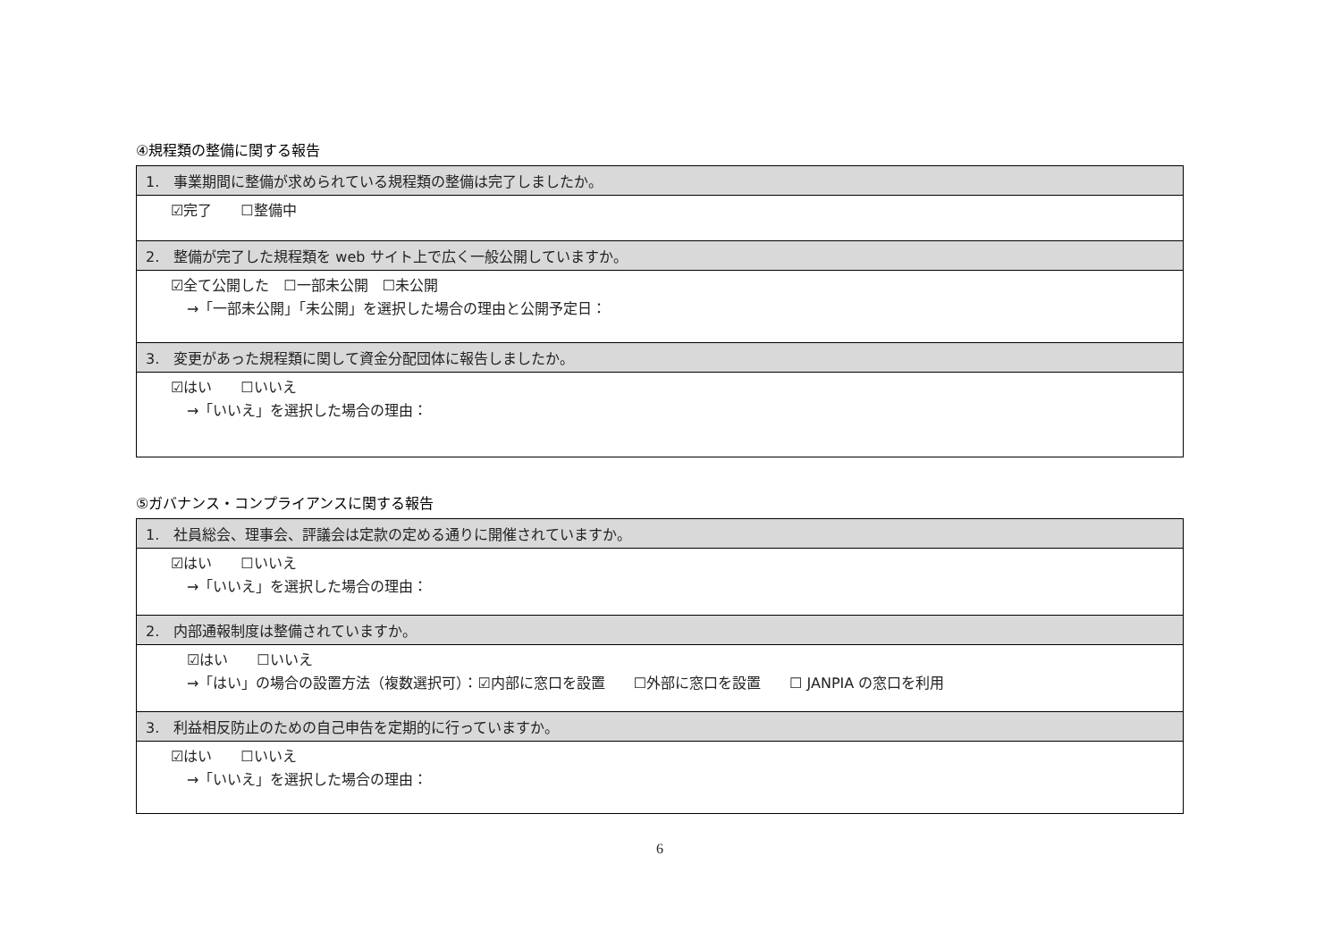④規程類の整備に関する報告
| 1. 事業期間に整備が求められている規程類の整備は完了しましたか。 |
| ☑完了 ☐整備中 |
| 2. 整備が完了した規程類を web サイト上で広く一般公開していますか。 |
| ☑全て公開した ☐一部未公開 ☐未公開 →「一部未公開」「未公開」を選択した場合の理由と公開予定日： |
| 3. 変更があった規程類に関して資金分配団体に報告しましたか。 |
| ☑はい ☐いいえ →「いいえ」を選択した場合の理由： |
⑤ガバナンス・コンプライアンスに関する報告
| 1. 社員総会、理事会、評議会は定款の定める通りに開催されていますか。 |
| ☑はい ☐いいえ →「いいえ」を選択した場合の理由： |
| 2. 内部通報制度は整備されていますか。 |
| ☑はい ☐いいえ →「はい」の場合の設置方法（複数選択可）：☑内部に窓口を設置 ☐外部に窓口を設置 ☐ JANPIA の窓口を利用 |
| 3. 利益相反防止のための自己申告を定期的に行っていますか。 |
| ☑はい ☐いいえ →「いいえ」を選択した場合の理由： |
6